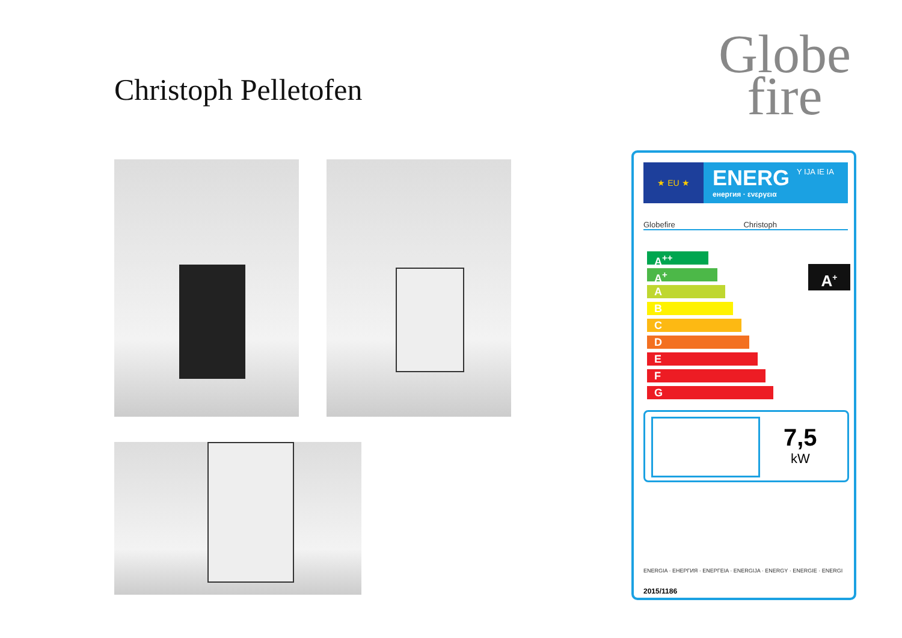Christoph Pelletofen
Globe
fire
★ EU ★ ENERG
енергия · ενεργεια
Y IJA IE IA
Globefire Christoph
A<sup>++</sup>
A<sup>+</sup>
A
B
C
D
E
F
G
A<sup>+</sup>
7,5
kW
ENERGIA · ЕНЕРГИЯ · ΕΝΕΡΓΕΙΑ · ENERGIJA · ENERGY · ENERGIE · ENERGI
2015/1186